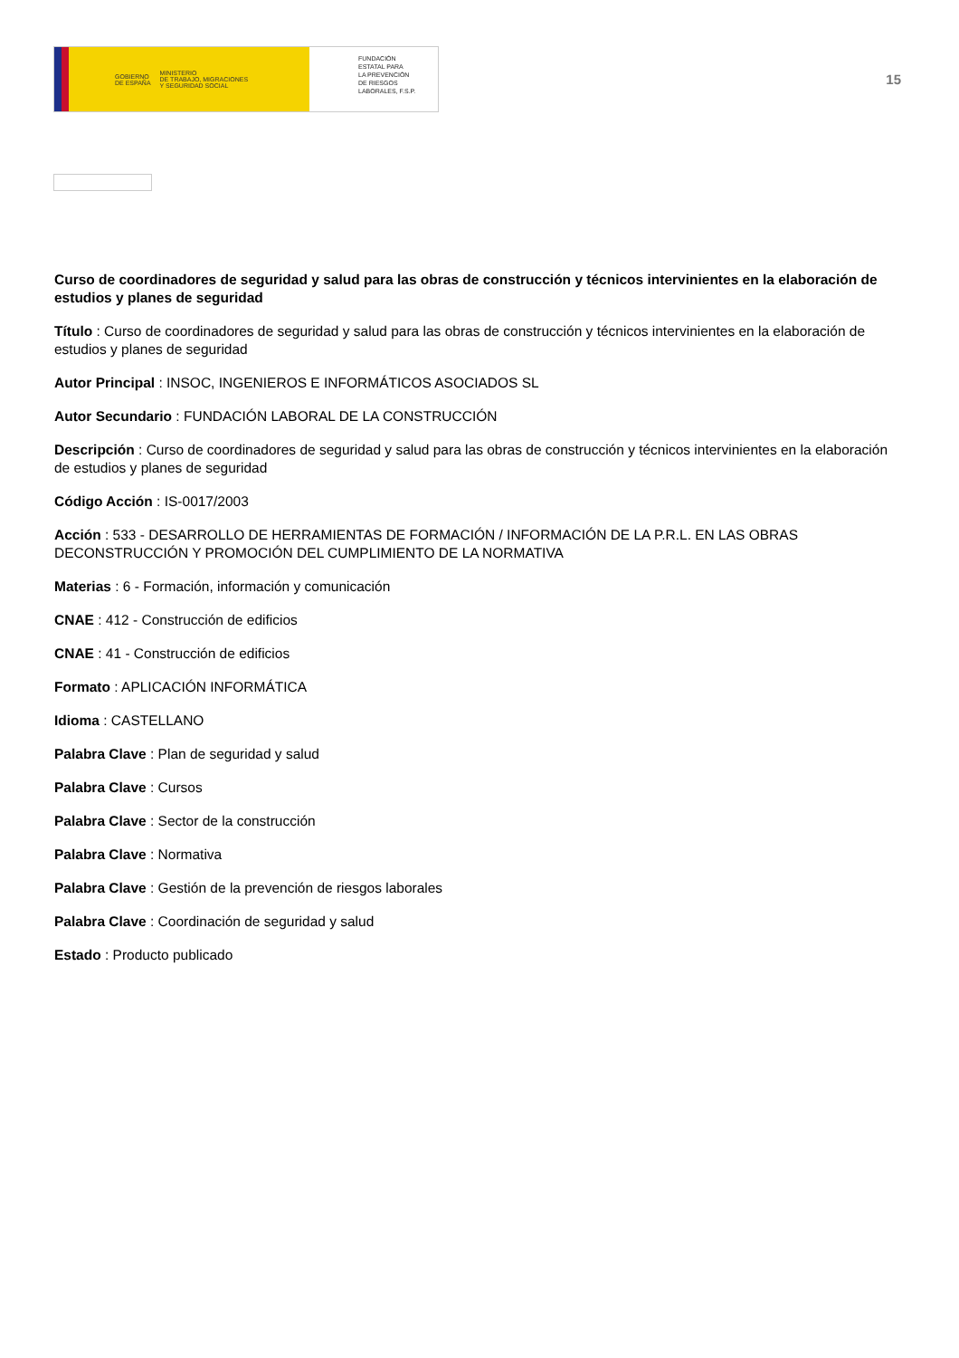GOBIERNO
DE ESPAÑA MINISTERIO
DE TRABAJO, MIGRACIONES
Y SEGURIDAD SOCIAL
FUNDACIÓN
ESTATAL PARA
LA PREVENCIÓN
DE RIESGOS
LABORALES, F.S.P.
15
Curso de coordinadores de seguridad y salud para las obras de construcción y técnicos intervinientes en la elaboración de estudios y planes de seguridad
Título : Curso de coordinadores de seguridad y salud para las obras de construcción y técnicos intervinientes en la elaboración de estudios y planes de seguridad
Autor Principal : INSOC, INGENIEROS E INFORMÁTICOS ASOCIADOS SL
Autor Secundario : FUNDACIÓN LABORAL DE LA CONSTRUCCIÓN
Descripción : Curso de coordinadores de seguridad y salud para las obras de construcción y técnicos intervinientes en la elaboración de estudios y planes de seguridad
Código Acción : IS-0017/2003
Acción : 533 - DESARROLLO DE HERRAMIENTAS DE FORMACIÓN / INFORMACIÓN DE LA P.R.L. EN LAS OBRAS DECONSTRUCCIÓN Y PROMOCIÓN DEL CUMPLIMIENTO DE LA NORMATIVA
Materias : 6 - Formación, información y comunicación
CNAE : 412 - Construcción de edificios
CNAE : 41 - Construcción de edificios
Formato : APLICACIÓN INFORMÁTICA
Idioma : CASTELLANO
Palabra Clave : Plan de seguridad y salud
Palabra Clave : Cursos
Palabra Clave : Sector de la construcción
Palabra Clave : Normativa
Palabra Clave : Gestión de la prevención de riesgos laborales
Palabra Clave : Coordinación de seguridad y salud
Estado : Producto publicado